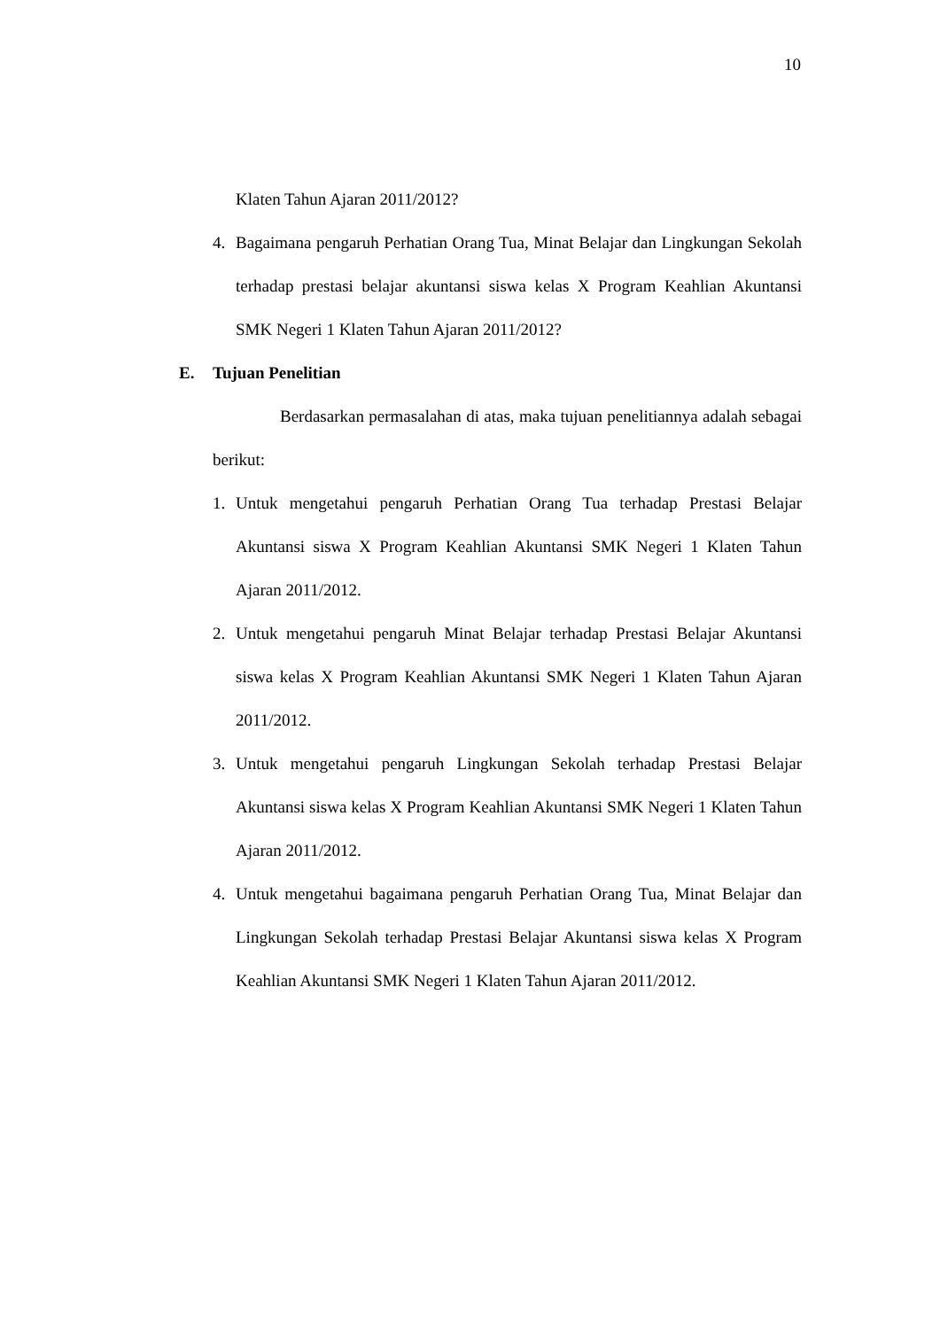10
Klaten Tahun Ajaran 2011/2012?
4. Bagaimana pengaruh Perhatian Orang Tua, Minat Belajar dan Lingkungan Sekolah terhadap prestasi belajar akuntansi siswa kelas X Program Keahlian Akuntansi SMK Negeri 1 Klaten Tahun Ajaran 2011/2012?
E. Tujuan Penelitian
Berdasarkan permasalahan di atas, maka tujuan penelitiannya adalah sebagai berikut:
1. Untuk mengetahui pengaruh Perhatian Orang Tua terhadap Prestasi Belajar Akuntansi siswa X Program Keahlian Akuntansi SMK Negeri 1 Klaten Tahun Ajaran 2011/2012.
2. Untuk mengetahui pengaruh Minat Belajar terhadap Prestasi Belajar Akuntansi siswa kelas X Program Keahlian Akuntansi SMK Negeri 1 Klaten Tahun Ajaran 2011/2012.
3. Untuk mengetahui pengaruh Lingkungan Sekolah terhadap Prestasi Belajar Akuntansi siswa kelas X Program Keahlian Akuntansi SMK Negeri 1 Klaten Tahun Ajaran 2011/2012.
4. Untuk mengetahui bagaimana pengaruh Perhatian Orang Tua, Minat Belajar dan Lingkungan Sekolah terhadap Prestasi Belajar Akuntansi siswa kelas X Program Keahlian Akuntansi SMK Negeri 1 Klaten Tahun Ajaran 2011/2012.